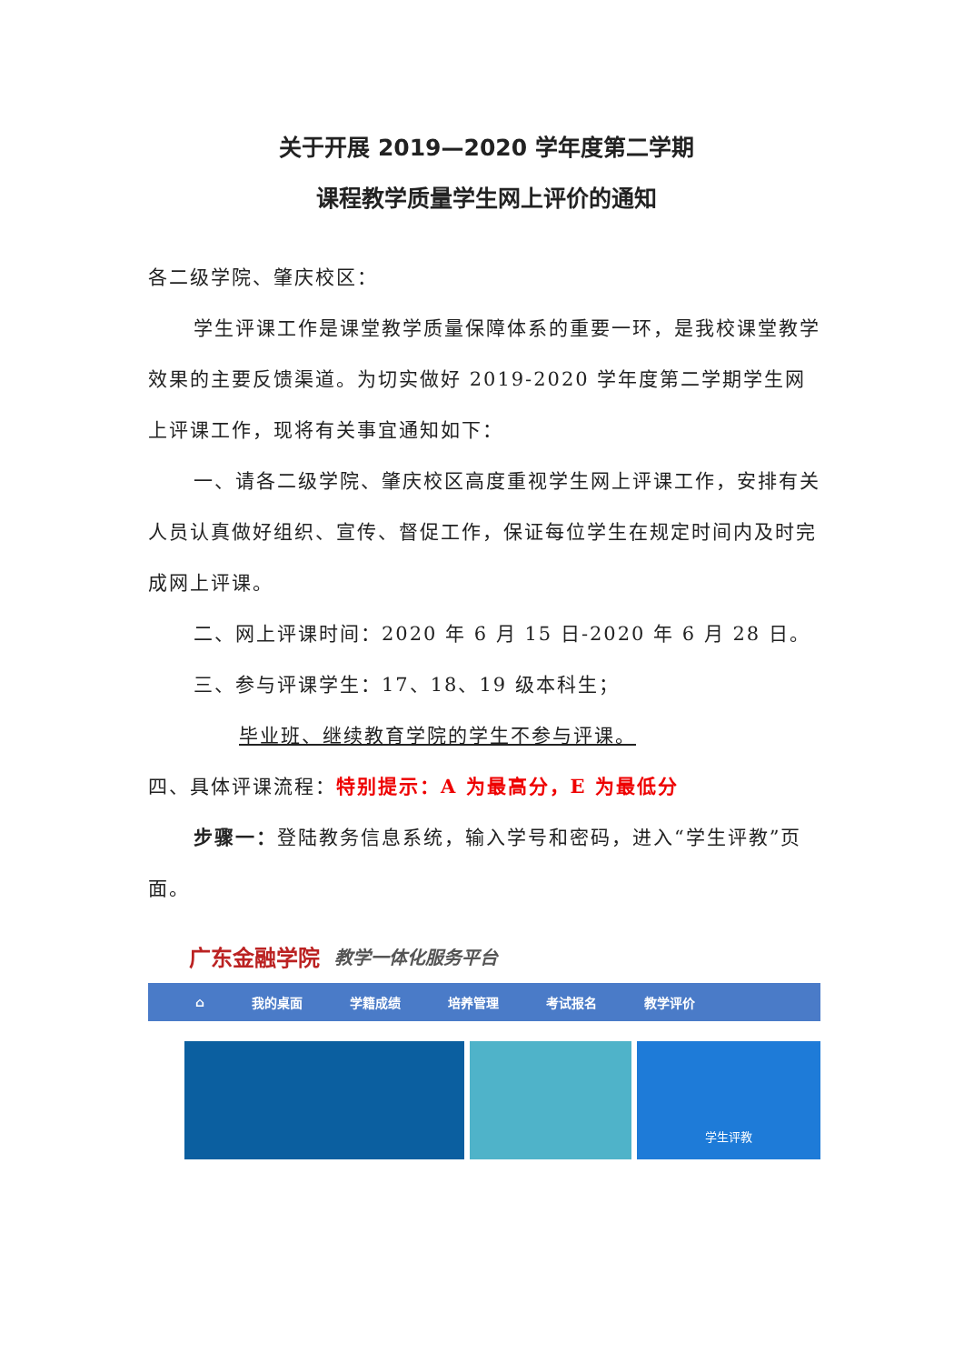关于开展 2019—2020 学年度第二学期
课程教学质量学生网上评价的通知
各二级学院、肇庆校区：
学生评课工作是课堂教学质量保障体系的重要一环，是我校课堂教学效果的主要反馈渠道。为切实做好 2019-2020 学年度第二学期学生网上评课工作，现将有关事宜通知如下：
一、请各二级学院、肇庆校区高度重视学生网上评课工作，安排有关人员认真做好组织、宣传、督促工作，保证每位学生在规定时间内及时完成网上评课。
二、网上评课时间：2020 年 6 月 15 日-2020 年 6 月 28 日。
三、参与评课学生：17、18、19 级本科生；
毕业班、继续教育学院的学生不参与评课。
四、具体评课流程：特别提示：A 为最高分，E 为最低分
步骤一：登陆教务信息系统，输入学号和密码，进入“学生评教”页面。
广东金融学院 教学一体化服务平台
⌂ 我的桌面 学籍成绩 培养管理 考试报名 教学评价
学生评教